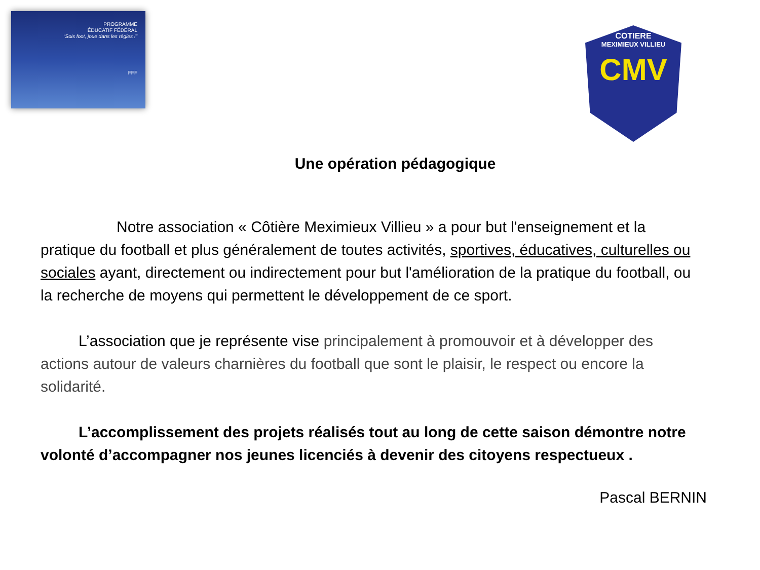PROGRAMME
ÉDUCATIF FÉDÉRAL
"Sois foot, joue dans les règles !"
FFF
COTIERE
MEXIMIEUX VILLIEU
CMV
Une opération pédagogique
Notre association « Côtière Meximieux Villieu » a pour but l'enseignement et la pratique du football et plus généralement de toutes activités, sportives, éducatives, culturelles ou sociales ayant, directement ou indirectement pour but l'amélioration de la pratique du football, ou la recherche de moyens qui permettent le développement de ce sport.
L’association que je représente vise principalement à promouvoir et à développer des actions autour de valeurs charnières du football que sont le plaisir, le respect ou encore la solidarité.
L’accomplissement des projets réalisés tout au long de cette saison démontre notre volonté d’accompagner nos jeunes licenciés à devenir des citoyens respectueux .
Pascal BERNIN